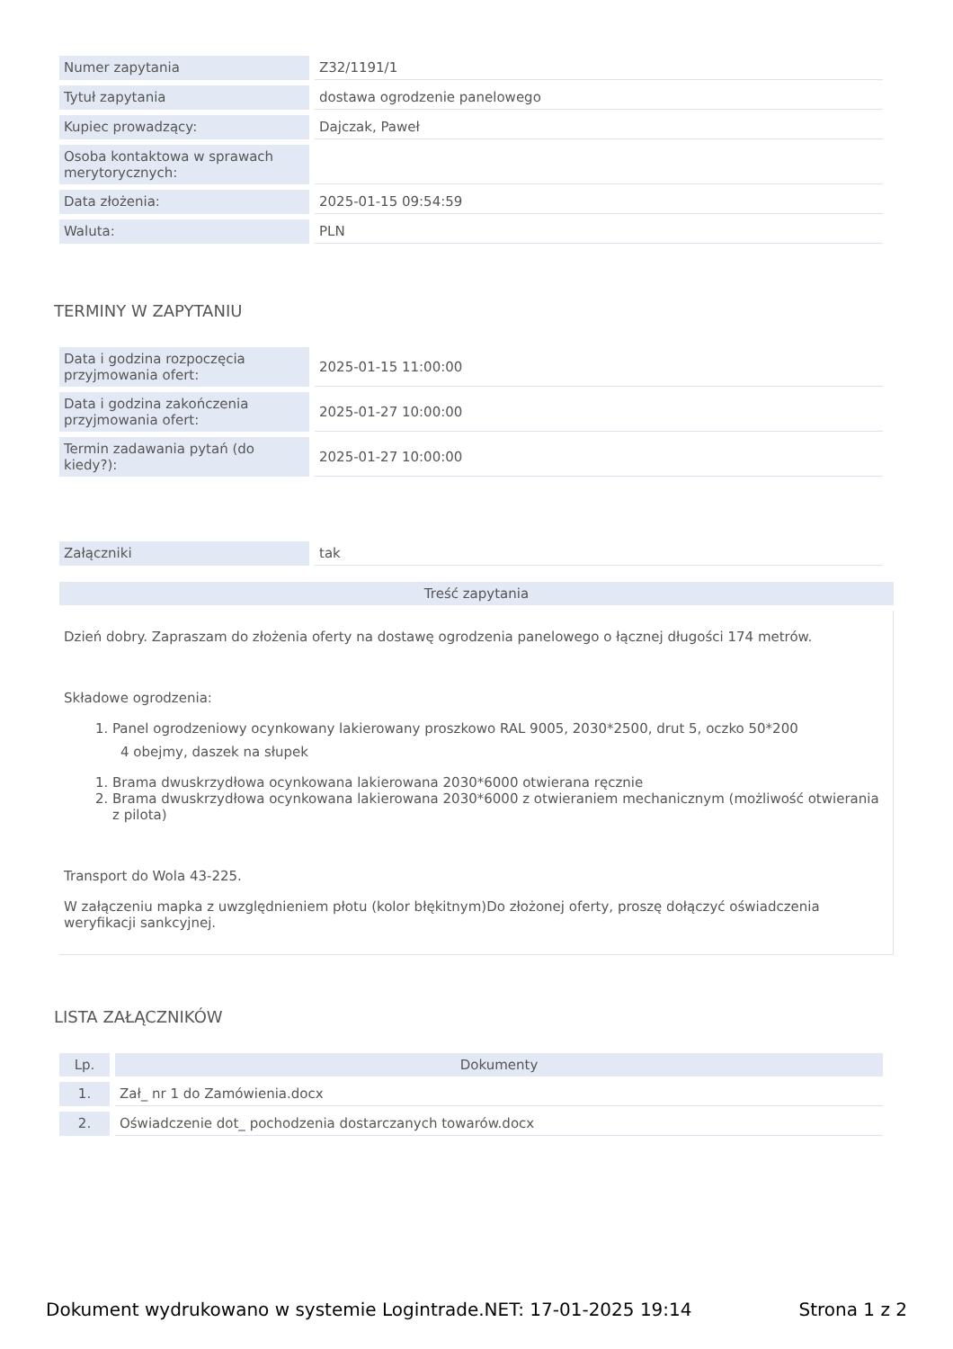| Numer zapytania | Z32/1191/1 |
| Tytuł zapytania | dostawa ogrodzenie panelowego |
| Kupiec prowadzący: | Dajczak, Paweł |
| Osoba kontaktowa w sprawach merytorycznych: | |
| Data złożenia: | 2025-01-15 09:54:59 |
| Waluta: | PLN |
TERMINY W ZAPYTANIU
| Data i godzina rozpoczęcia przyjmowania ofert: | 2025-01-15 11:00:00 |
| Data i godzina zakończenia przyjmowania ofert: | 2025-01-27 10:00:00 |
| Termin zadawania pytań (do kiedy?): | 2025-01-27 10:00:00 |
| Załączniki | tak |
Treść zapytania
Dzień dobry. Zapraszam do złożenia oferty na dostawę ogrodzenia panelowego o łącznej długości 174 metrów.
Składowe ogrodzenia:
1. Panel ogrodzeniowy ocynkowany lakierowany proszkowo RAL 9005, 2030*2500, drut 5, oczko 50*200
4 obejmy, daszek na słupek
1. Brama dwuskrzydłowa ocynkowana lakierowana 2030*6000 otwierana ręcznie
2. Brama dwuskrzydłowa ocynkowana lakierowana 2030*6000 z otwieraniem mechanicznym (możliwość otwierania z pilota)
Transport do Wola 43-225.
W załączeniu mapka z uwzględnieniem płotu (kolor błękitnym)Do złożonej oferty, proszę dołączyć oświadczenia weryfikacji sankcyjnej.
LISTA ZAŁĄCZNIKÓW
| Lp. | Dokumenty |
| --- | --- |
| 1. | Zał_ nr 1 do Zamówienia.docx |
| 2. | Oświadczenie dot_ pochodzenia dostarczanych towarów.docx |
Dokument wydrukowano w systemie Logintrade.NET: 17-01-2025 19:14 Strona 1 z 2